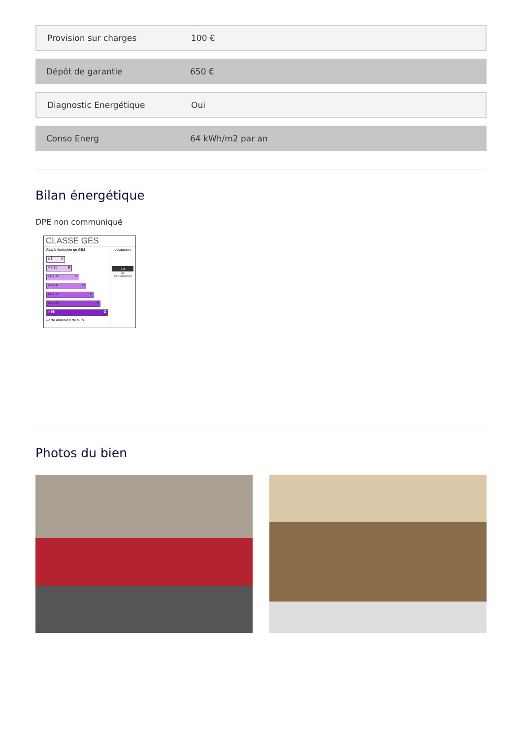Provision sur charges 100 €
Dépôt de garantie 650 €
Diagnostic Energétique Oui
Conso Energ 64 kWh/m2 par an
Bilan énergétique
DPE non communiqué
CLASSE GES
Faible émission de GES
≤ 3 A
4 à 10 B
11 à 25 C
26 à 45 D
46 à 70 E
71 à 95 F
> 95 G
Forte émission de GES
LOGEMENT
14
kg éqCO2/m².an
Photos du bien